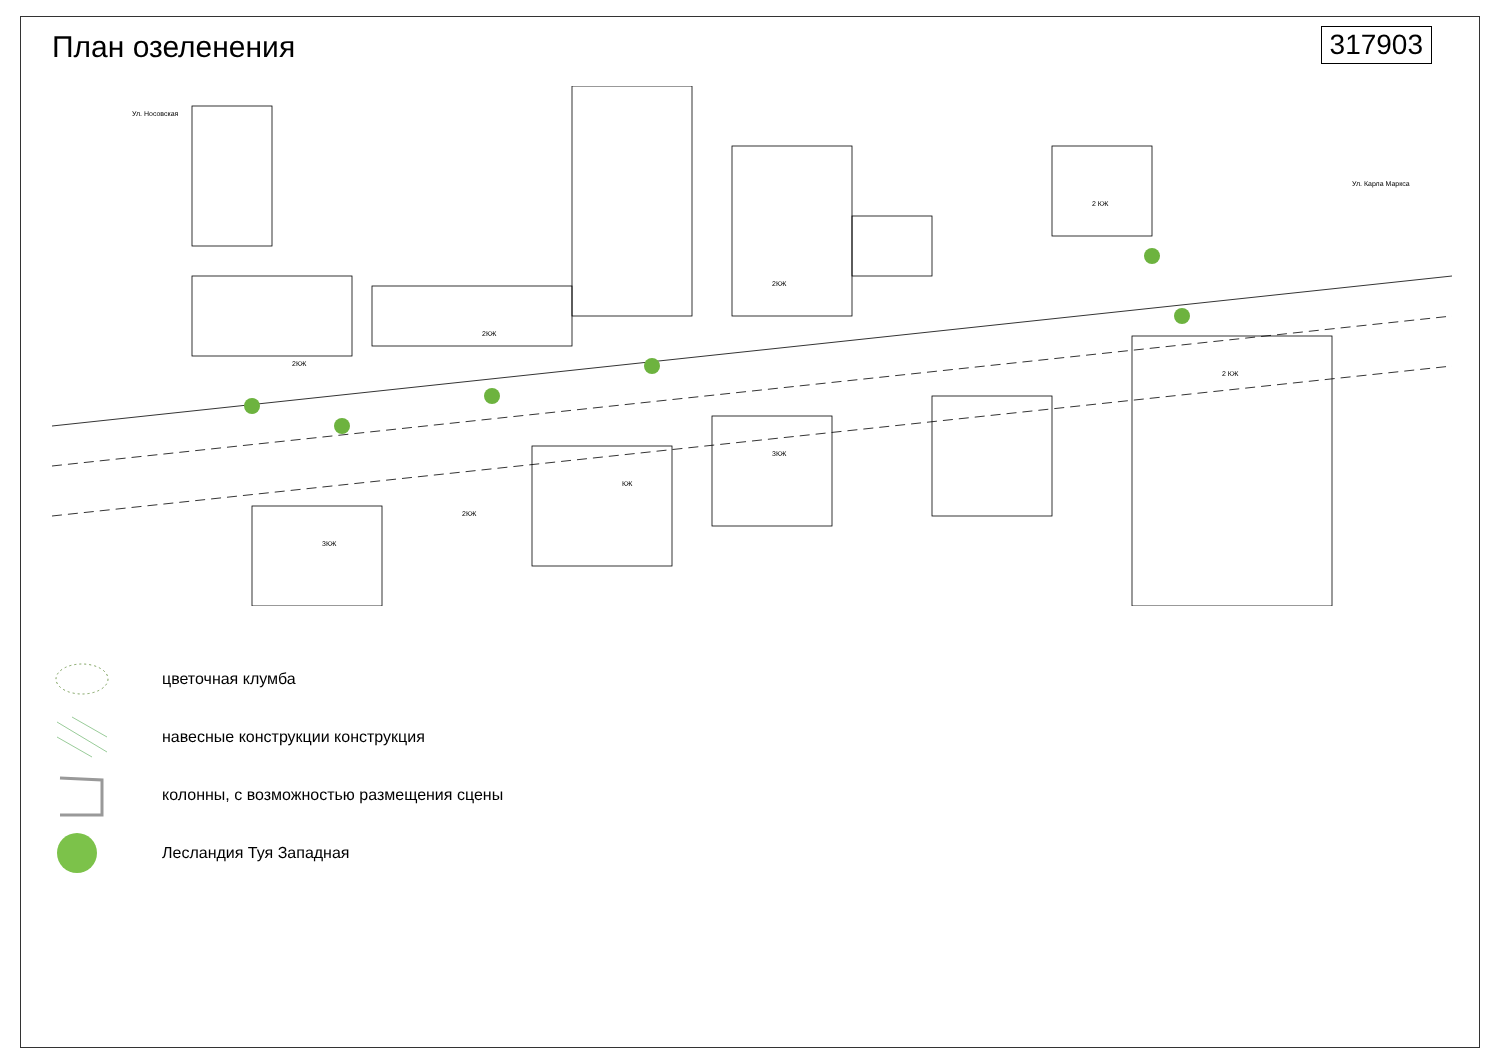План озеленения
317903
2КЖ
2КЖ
2КЖ
2 КЖ
2 КЖ
КЖ
3КЖ
3КЖ
2КЖ
Ул. Носовская
Ул. Карла Маркса
цветочная клумба
навесные конструкции конструкция
колонны, с возможностью размещения сцены
Лесландия Туя Западная